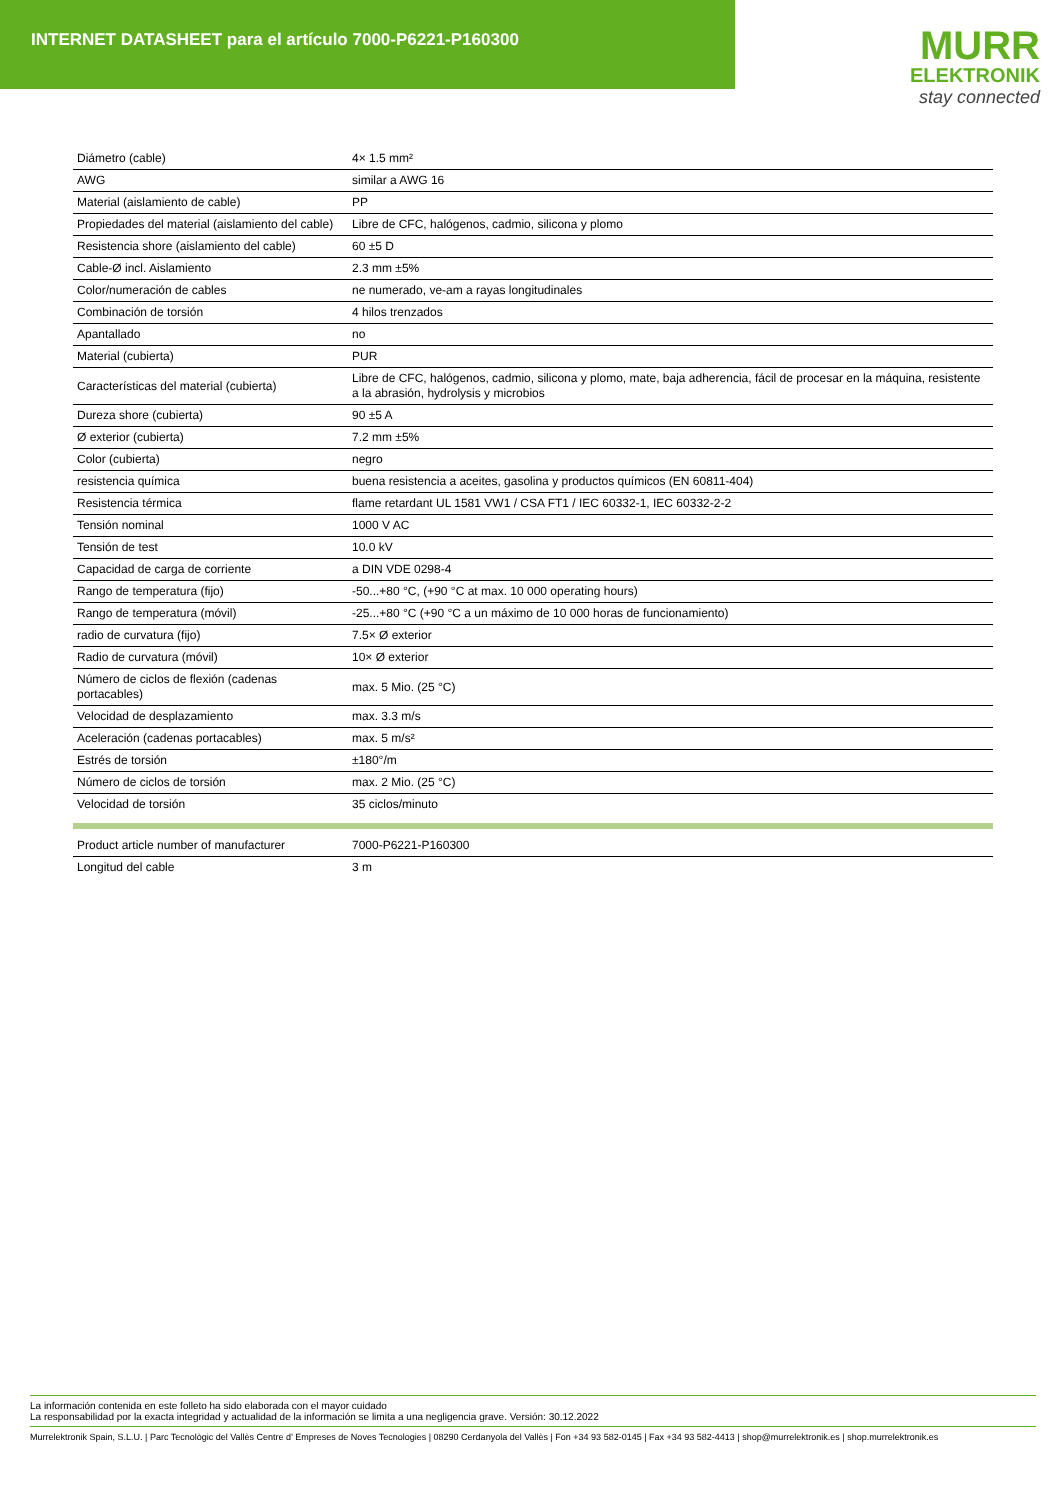INTERNET DATASHEET para el artículo 7000-P6221-P160300
MURR
ELEKTRONIK
stay connected
| Diámetro (cable) | 4× 1.5 mm² |
| AWG | similar a AWG 16 |
| Material (aislamiento de cable) | PP |
| Propiedades del material (aislamiento del cable) | Libre de CFC, halógenos, cadmio, silicona y plomo |
| Resistencia shore (aislamiento del cable) | 60 ±5 D |
| Cable-Ø incl. Aislamiento | 2.3 mm ±5% |
| Color/numeración de cables | ne numerado, ve-am a rayas longitudinales |
| Combinación de torsión | 4 hilos trenzados |
| Apantallado | no |
| Material (cubierta) | PUR |
| Características del material (cubierta) | Libre de CFC, halógenos, cadmio, silicona y plomo, mate, baja adherencia, fácil de procesar en la máquina, resistente a la abrasión, hydrolysis y microbios |
| Dureza shore (cubierta) | 90 ±5 A |
| Ø exterior (cubierta) | 7.2 mm ±5% |
| Color (cubierta) | negro |
| resistencia química | buena resistencia a aceites, gasolina y productos químicos (EN 60811-404) |
| Resistencia térmica | flame retardant UL 1581 VW1 / CSA FT1 / IEC 60332-1, IEC 60332-2-2 |
| Tensión nominal | 1000 V AC |
| Tensión de test | 10.0 kV |
| Capacidad de carga de corriente | a DIN VDE 0298-4 |
| Rango de temperatura (fijo) | -50...+80 °C, (+90 °C at max. 10 000 operating hours) |
| Rango de temperatura (móvil) | -25...+80 °C (+90 °C a un máximo de 10 000 horas de funcionamiento) |
| radio de curvatura (fijo) | 7.5× Ø exterior |
| Radio de curvatura (móvil) | 10× Ø exterior |
| Número de ciclos de flexión (cadenas portacables) | max. 5 Mio. (25 °C) |
| Velocidad de desplazamiento | max. 3.3 m/s |
| Aceleración (cadenas portacables) | max. 5 m/s² |
| Estrés de torsión | ±180°/m |
| Número de ciclos de torsión | max. 2 Mio. (25 °C) |
| Velocidad de torsión | 35 ciclos/minuto |
| Product article number of manufacturer | 7000-P6221-P160300 |
| Longitud del cable | 3 m |
La información contenida en este folleto ha sido elaborada con el mayor cuidado
La responsabilidad por la exacta integridad y actualidad de la información se limita a una negligencia grave. Versión: 30.12.2022
Murrelektronik Spain, S.L.U. | Parc Tecnològic del Vallès Centre d' Empreses de Noves Tecnologies | 08290 Cerdanyola del Vallès | Fon +34 93 582-0145 | Fax +34 93 582-4413 | shop@murrelektronik.es | shop.murrelektronik.es